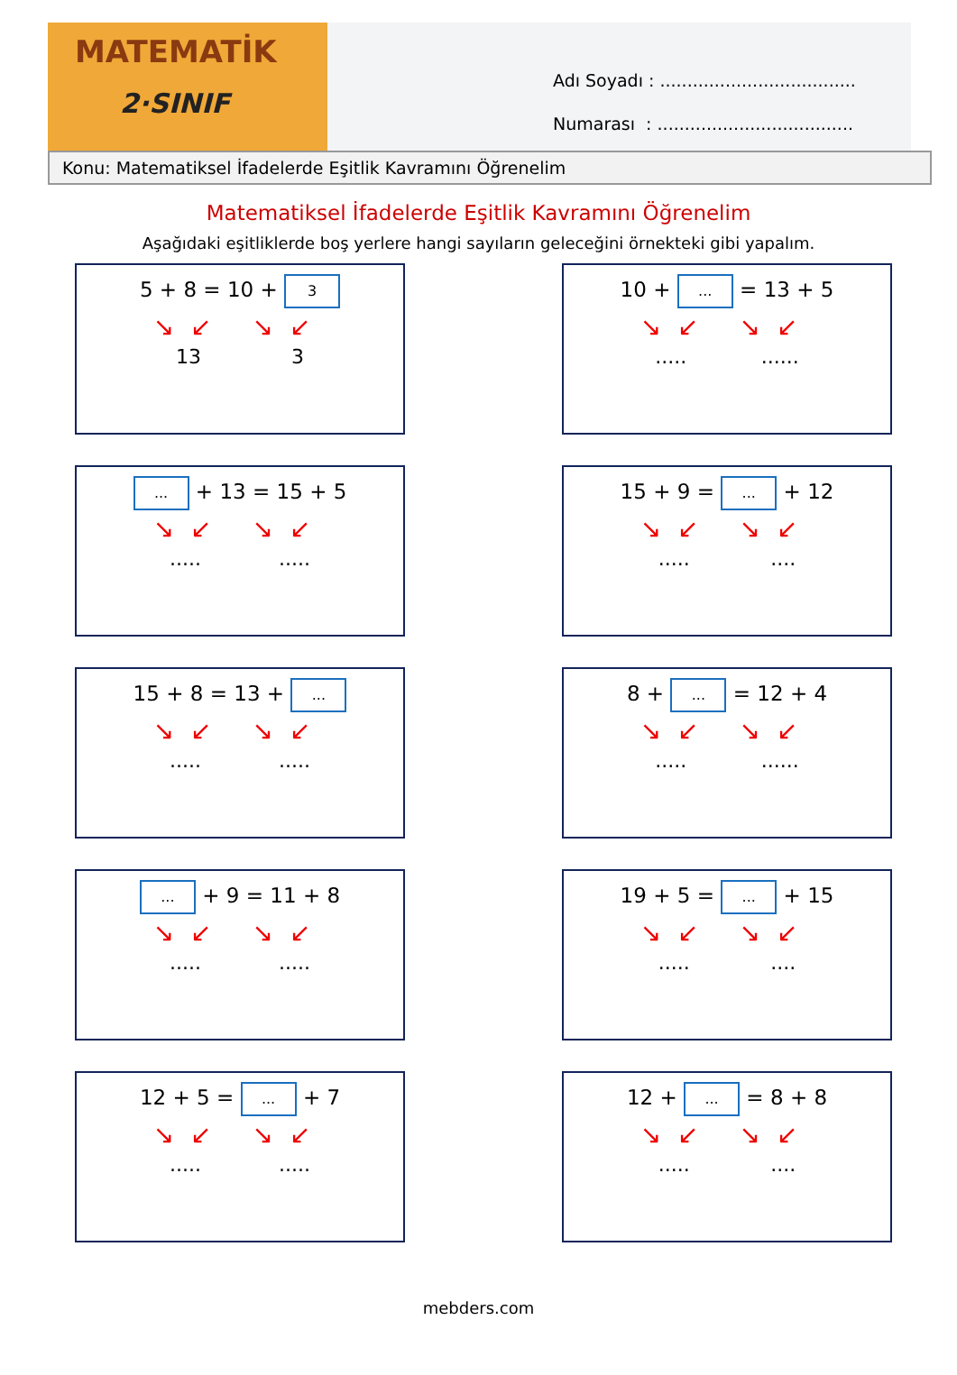MATEMATİK
2·SINIF
Adı Soyadı : ....................................
Numarası : ....................................
Konu: Matematiksel İfadelerde Eşitlik Kavramını Öğrenelim
Matematiksel İfadelerde Eşitlik Kavramını Öğrenelim
Aşağıdaki eşitliklerde boş yerlere hangi sayıların geleceğini örnekteki gibi yapalım.
5 + 8 = 10 + 3
↘↙ ↘↙
13 3
10 + ... = 13 + 5
↘↙ ↘↙
..... ......
... + 13 = 15 + 5
↘↙ ↘↙
..... .....
15 + 9 = ... + 12
↘↙ ↘↙
..... ....
15 + 8 = 13 + ...
↘↙ ↘↙
..... .....
8 + ... = 12 + 4
↘↙ ↘↙
..... ......
... + 9 = 11 + 8
↘↙ ↘↙
..... .....
19 + 5 = ... + 15
↘↙ ↘↙
..... ....
12 + 5 = ... + 7
↘↙ ↘↙
..... .....
12 + ... = 8 + 8
↘↙ ↘↙
..... ....
mebders.com